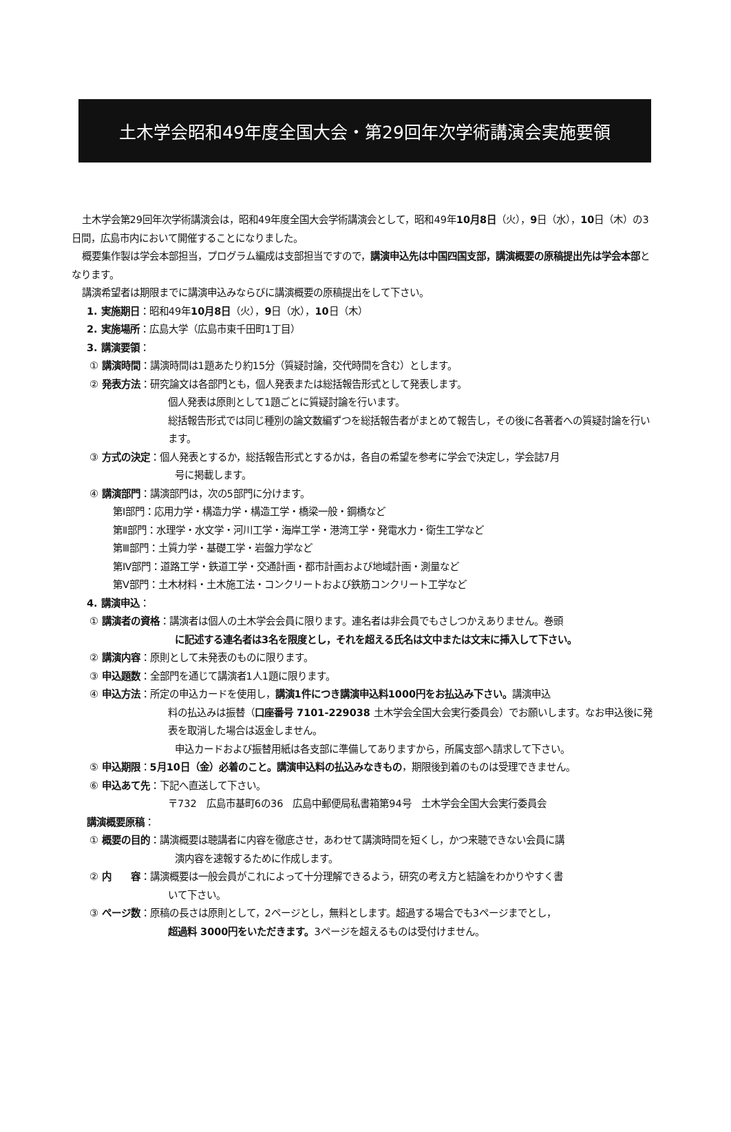土木学会昭和49年度全国大会・第29回年次学術講演会実施要領
土木学会第29回年次学術講演会は，昭和49年度全国大会学術講演会として，昭和49年10月8日（火），9日（水），10日（木）の3日間，広島市内において開催することになりました。
概要集作製は学会本部担当，プログラム編成は支部担当ですので，講演申込先は中国四国支部，講演概要の原稿提出先は学会本部となります。
講演希望者は期限までに講演申込みならびに講演概要の原稿提出をして下さい。
1. 実施期日：昭和49年10月8日（火），9日（水），10日（木）
2. 実施場所：広島大学（広島市東千田町1丁目）
3. 講演要領：
① 講演時間：講演時間は1題あたり約15分（質疑討論，交代時間を含む）とします。
② 発表方法：研究論文は各部門とも，個人発表または総括報告形式として発表します。
個人発表は原則として1題ごとに質疑討論を行います。
総括報告形式では同じ種別の論文数編ずつを総括報告者がまとめて報告し，その後に各著者への質疑討論を行います。
③ 方式の決定：個人発表とするか，総括報告形式とするかは，各自の希望を参考に学会で決定し，学会誌7月
号に掲載します。
④ 講演部門：講演部門は，次の5部門に分けます。
第Ⅰ部門：応用力学・構造力学・構造工学・橋梁一般・鋼橋など
第Ⅱ部門：水理学・水文学・河川工学・海岸工学・港湾工学・発電水力・衛生工学など
第Ⅲ部門：土質力学・基礎工学・岩盤力学など
第Ⅳ部門：道路工学・鉄道工学・交通計画・都市計画および地域計画・測量など
第Ⅴ部門：土木材料・土木施工法・コンクリートおよび鉄筋コンクリート工学など
4. 講演申込：
① 講演者の資格：講演者は個人の土木学会会員に限ります。連名者は非会員でもさしつかえありません。巻頭
に記述する連名者は3名を限度とし，それを超える氏名は文中または文末に挿入して下さい。
② 講演内容：原則として未発表のものに限ります。
③ 申込題数：全部門を通じて講演者1人1題に限ります。
④ 申込方法：所定の申込カードを使用し，講演1件につき講演申込料1000円をお払込み下さい。講演申込
料の払込みは振替（口座番号 7101-229038 土木学会全国大会実行委員会）でお願いします。なお申込後に発表を取消した場合は返金しません。
申込カードおよび振替用紙は各支部に準備してありますから，所属支部へ請求して下さい。
⑤ 申込期限：5月10日（金）必着のこと。講演申込料の払込みなきもの，期限後到着のものは受理できません。
⑥ 申込あて先：下記へ直送して下さい。
〒732　広島市基町6の36　広島中郵便局私書箱第94号　土木学会全国大会実行委員会
講演概要原稿：
① 概要の目的：講演概要は聴講者に内容を徹底させ，あわせて講演時間を短くし，かつ来聴できない会員に講
演内容を速報するために作成します。
② 内　　容：講演概要は一般会員がこれによって十分理解できるよう，研究の考え方と結論をわかりやすく書
いて下さい。
③ ページ数：原稿の長さは原則として，2ページとし，無料とします。超過する場合でも3ページまでとし，
超過料 3000円をいただきます。3ページを超えるものは受付けません。